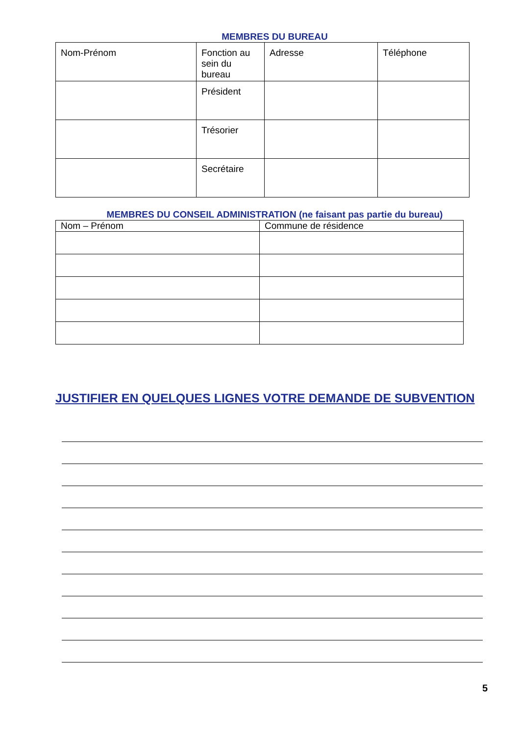MEMBRES DU BUREAU
| Nom-Prénom | Fonction au sein du bureau | Adresse | Téléphone |
| | Président | | |
| | Trésorier | | |
| | Secrétaire | | |
MEMBRES DU CONSEIL ADMINISTRATION (ne faisant pas partie du bureau)
| Nom – Prénom | Commune de résidence |
JUSTIFIER EN QUELQUES LIGNES VOTRE DEMANDE DE SUBVENTION
5